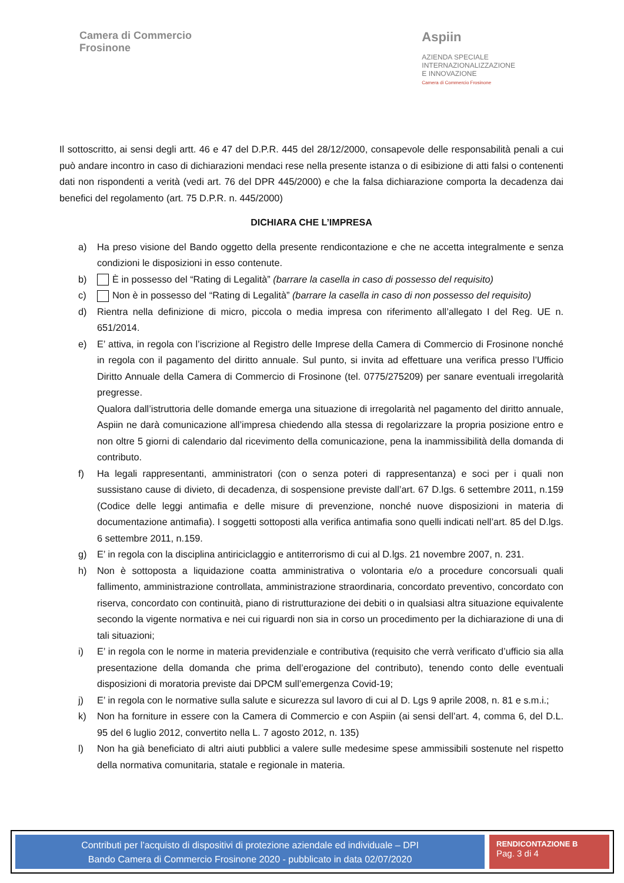Camera di Commercio
Frosinone
Aspiin
AZIENDA SPECIALE
INTERNAZIONALIZZAZIONE
E INNOVAZIONE
Camera di Commercio Frosinone
Il sottoscritto, ai sensi degli artt. 46 e 47 del D.P.R. 445 del 28/12/2000, consapevole delle responsabilità penali a cui può andare incontro in caso di dichiarazioni mendaci rese nella presente istanza o di esibizione di atti falsi o contenenti dati non rispondenti a verità (vedi art. 76 del DPR 445/2000) e che la falsa dichiarazione comporta la decadenza dai benefici del regolamento (art. 75 D.P.R. n. 445/2000)
DICHIARA CHE L’IMPRESA
a) Ha preso visione del Bando oggetto della presente rendicontazione e che ne accetta integralmente e senza condizioni le disposizioni in esso contenute.
b) È in possesso del “Rating di Legalità” (barrare la casella in caso di possesso del requisito)
c) Non è in possesso del “Rating di Legalità” (barrare la casella in caso di non possesso del requisito)
d) Rientra nella definizione di micro, piccola o media impresa con riferimento all’allegato I del Reg. UE n. 651/2014.
e) E’ attiva, in regola con l’iscrizione al Registro delle Imprese della Camera di Commercio di Frosinone nonché in regola con il pagamento del diritto annuale. Sul punto, si invita ad effettuare una verifica presso l’Ufficio Diritto Annuale della Camera di Commercio di Frosinone (tel. 0775/275209) per sanare eventuali irregolarità pregresse.
Qualora dall’istruttoria delle domande emerga una situazione di irregolarità nel pagamento del diritto annuale, Aspiin ne darà comunicazione all’impresa chiedendo alla stessa di regolarizzare la propria posizione entro e non oltre 5 giorni di calendario dal ricevimento della comunicazione, pena la inammissibilità della domanda di contributo.
f) Ha legali rappresentanti, amministratori (con o senza poteri di rappresentanza) e soci per i quali non sussistano cause di divieto, di decadenza, di sospensione previste dall’art. 67 D.lgs. 6 settembre 2011, n.159 (Codice delle leggi antimafia e delle misure di prevenzione, nonché nuove disposizioni in materia di documentazione antimafia). I soggetti sottoposti alla verifica antimafia sono quelli indicati nell’art. 85 del D.lgs. 6 settembre 2011, n.159.
g) E’ in regola con la disciplina antiriciclaggio e antiterrorismo di cui al D.lgs. 21 novembre 2007, n. 231.
h) Non è sottoposta a liquidazione coatta amministrativa o volontaria e/o a procedure concorsuali quali fallimento, amministrazione controllata, amministrazione straordinaria, concordato preventivo, concordato con riserva, concordato con continuità, piano di ristrutturazione dei debiti o in qualsiasi altra situazione equivalente secondo la vigente normativa e nei cui riguardi non sia in corso un procedimento per la dichiarazione di una di tali situazioni;
i) E’ in regola con le norme in materia previdenziale e contributiva (requisito che verrà verificato d’ufficio sia alla presentazione della domanda che prima dell’erogazione del contributo), tenendo conto delle eventuali disposizioni di moratoria previste dai DPCM sull’emergenza Covid-19;
j) E’ in regola con le normative sulla salute e sicurezza sul lavoro di cui al D. Lgs 9 aprile 2008, n. 81 e s.m.i.;
k) Non ha forniture in essere con la Camera di Commercio e con Aspiin (ai sensi dell’art. 4, comma 6, del D.L. 95 del 6 luglio 2012, convertito nella L. 7 agosto 2012, n. 135)
l) Non ha già beneficiato di altri aiuti pubblici a valere sulle medesime spese ammissibili sostenute nel rispetto della normativa comunitaria, statale e regionale in materia.
Contributi per l’acquisto di dispositivi di protezione aziendale ed individuale – DPI
Bando Camera di Commercio Frosinone 2020 - pubblicato in data 02/07/2020
RENDICONTAZIONE B
Pag. 3 di 4